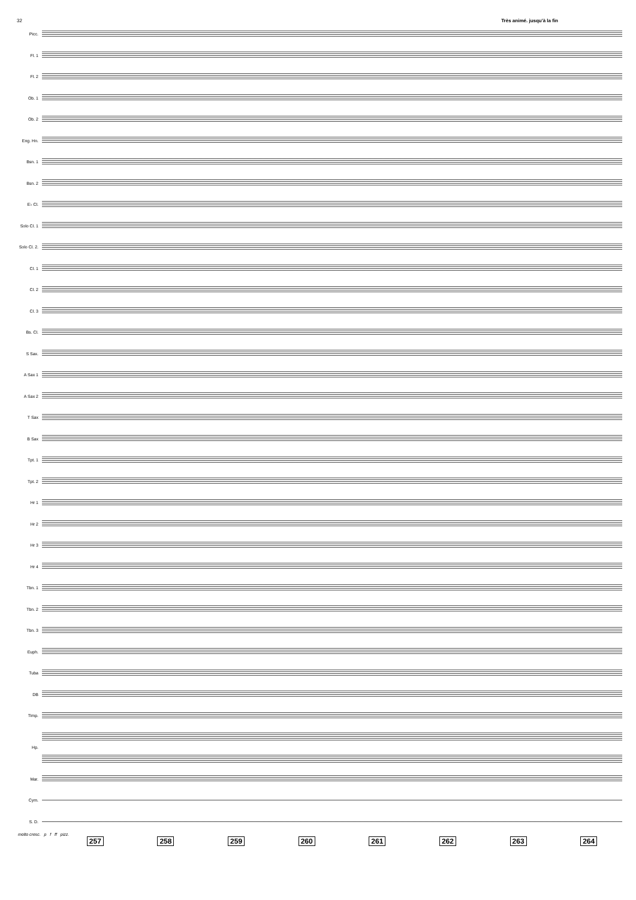32 Très animé. jusqu'à la fin
Picc.
Fl. 1
Fl. 2
Ob. 1
Ob. 2
Eng. Hn.
Bsn. 1
Bsn. 2
E♭ Cl.
Solo Cl. 1
Solo Cl. 2.
Cl. 1
Cl. 2
Cl. 3
Bs. Cl.
S Sax.
A Sax 1
A Sax 2
T Sax
B Sax
Tpt. 1
Tpt. 2
Hr 1
Hr 2
Hr 3
Hr 4
Tbn. 1
Tbn. 2
Tbn. 3
Euph.
Tuba
DB
Timp.
Hp.
Mar.
Cym.
S. D.
molto cresc. p f ff pizz.
257 258 259 260 261 262 263 264